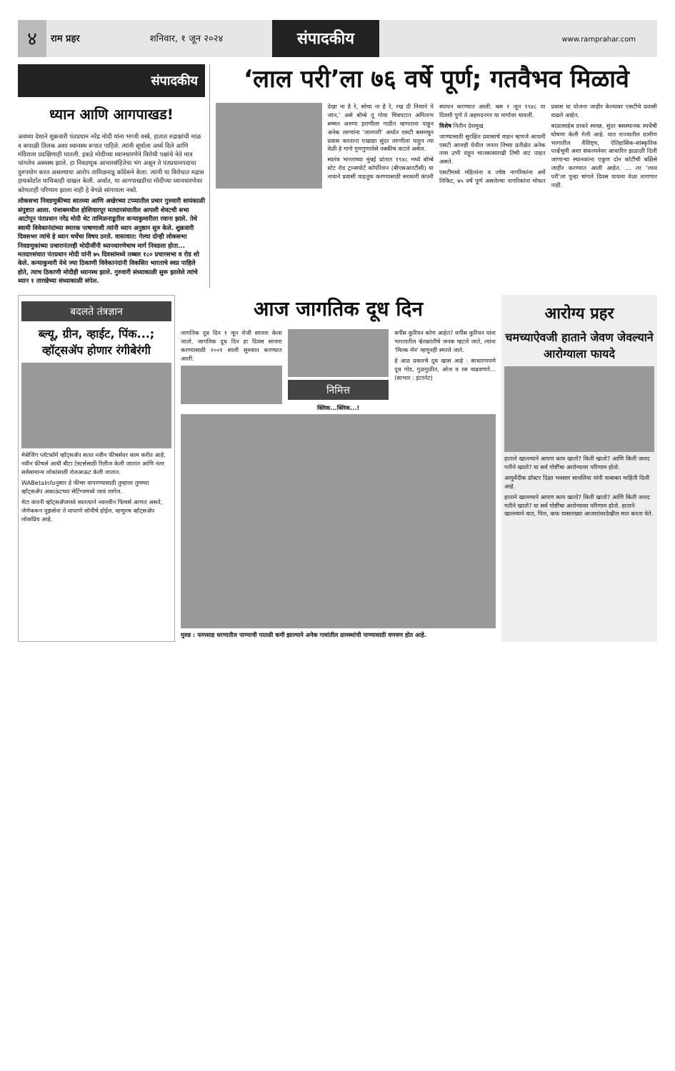४
राम प्रहर
शनिवार, १ जून २०२४
संपादकीय
www.ramprahar.com
संपादकीय
ध्यान आणि आगपाखड!
अवघ्या देशाने शुक्रवारी पंतप्रधान नरेंद्र मोदी यांना भगवी वस्त्रे, हातात रुद्राक्षांची माळ व कपाळी तिलक अशा ध्यानस्थ रूपात पाहिले. त्यांनी सूर्याला अर्घ्य दिले आणि मंदिराला प्रदक्षिणाही घातली. इकडे मोदींच्या ध्यानधारणेने विरोधी पक्षांचे नेते मात्र चांगलेच अस्वस्थ झाले. हा निवडणूक आचारसंहितेचा भंग असून ते पंतप्रधानपदाचा दुरुपयोग करत असल्याचा आरोप तामिळनाडू काँग्रेसने केला. त्यांनी या विरोधात मद्रास हायकोर्टात याचिकाही दाखल केली. अर्थात, या आगपाखडीचा मोदींच्या ध्यानधारणेवर कोणताही परिणाम झाला नाही हे वेगळे सांगायला नको.
लोकसभा निवडणुकीच्या सातव्या आणि अखेरच्या टप्प्यातील प्रचार गुरुवारी सायंकाळी संपुष्टात आला. पंजाबमधील होशियारपूर मतदारसंघातील आपली शेवटची सभा आटोपून पंतप्रधान नरेंद्र मोदी थेट तामिळनाडूतील कन्याकुमारीला रवाना झाले. तेथे स्वामी विवेकानंदांच्या स्मारक पाषाणाशी त्यांनी ध्यान अनुष्ठान सुरु केले. शुक्रवारी दिवसभर त्यांचे हे ध्यान चर्चेचा विषय ठरले. वास्तवात: गेल्या दोन्ही लोकसभा निवडणुकांच्या प्रचारानंतरही मोदीजींनी ध्यानधारणेचाच मार्ग निवडला होता... मतदारसंघात पंतप्रधान मोदी यांनी ७५ दिवसांमध्ये तब्बल १८० प्रचारसभा व रोड शो केले. कन्याकुमारी येथे ज्या ठिकाणी विवेकानंदांनी विकसित भारताचे स्वप्न पाहिले होते, त्याच ठिकाणी मोदीही ध्यानस्थ झाले. गुरुवारी संध्याकाळी सुरू झालेले त्यांचे ध्यान १ तारखेच्या संध्याकाळी संपेल.
‘लाल परी’ला ७६ वर्षे पूर्ण; गतवैभव मिळावे
देखा ना है रे, सोचा ना है रे, रख दी निशाने पे जान,’ असे बॉम्बे तू गोवा चित्रपटात अमिताभ बच्चन अरुणा इराणीला गाडीत म्हणताना पाहून अनेक तरुणांना ‘लालपरी’ अर्थात एसटी बसमधून प्रवास करताना एखाद्या सुंदर तरुणीला पाहून त्या वेळी हे गाणे गुणगुणावेसे नक्कीच वाटले असेल.
स्वतंत्र भारताच्या मुंबई प्रांतात १९४८ मध्ये बॉम्बे स्टेट रोड ट्रान्सपोर्ट कॉर्पोरेशन (बीएसआरटीसी) या नावाने प्रवासी वाहतूक करण्यासाठी सरकारी कंपनी स्थापन करण्यात आली. बस १ जून १९४८ या दिवशी पुणे ते अहमदनगर या मार्गावर धावली.
विशेष नितीन देशमुख
जाण्यासाठी सुरक्षित प्रवासाचे वाहन म्हणजे आपली एसटी आजही येथील जनता तिच्या प्रतीक्षेत अनेक तास उभी राहून चातकासारखी तिची वाट पाहत असते.
एसटीमध्ये महिलांना व ज्येष्ठ नागरिकांना अर्धे तिकिट, ७५ वर्षे पूर्ण असलेल्या नागरिकांना मोफत प्रवास या योजना जाहीर केल्यावर एसटीचे प्रवासी वाढले आहेत.
बाळासाहेब ठाकरे स्वच्छ, सुंदर बसस्थानक स्पर्धेची घोषणा केली गेली आहे. यात राज्यातील ग्रामीण भागातील वैशिष्ट्य, ऐतिहासिक-सांस्कृतिक पार्श्वभूमी अशा संकल्पनेवर आधारित झळाळी दिली जाणाऱ्या स्थानकांना एकूण दोन कोटींची बक्षिसे जाहीर करण्यात आली आहेत. ... तर ‘लाल परी’ला पुन्हा चांगले दिवस यायला वेळा लागणार नाही.
बदलते तंत्रज्ञान
ब्ल्यू, ग्रीन, व्हाईट, पिंक...; व्हॉट्सॲप होणार रंगीबेरंगी
मेसेजिंग प्लॅटफॉर्म व्हॉट्सॲप सतत नवीन फीचर्सवर काम करीत आहे. नवीन फीचर्स आधी बीटा टेस्टर्ससाठी रिलीज केली जातात आणि नंतर सर्वसामान्य लोकांसाठी रोलआऊट केली जातात.
WABetaInfoनुसार हे फीचर वापरण्यासाठी तुम्हाला तुमच्या व्हॉट्सॲप अकाऊंटच्या सेटिंग्जमध्ये जावं लागेल.
मेटा कंपनी व्हॉट्सॲपमध्ये सातत्याने नवनवीन फिचर्स आणत असते, जेणेकरून युझर्सना ते वापरणे सोयीचे होईल. म्हणूनच व्हॉट्सॲप लोकप्रिय आहे.
आज जागतिक दूध दिन
जागतिक दूध दिन १ जून रोजी साजरा केला जातो. जागतिक दूध दिन हा दिवस साजरा करण्यासाठी २००१ साली सुरुवात करण्यात आली.
निमित्त
वर्गीस कुरियन कोण आहेत? वर्गीस कुरियन यांना भारतातील श्वेतक्रांतीचे जनक म्हटले जाते, त्यांना 'मिल्क मॅन' म्हणूनही स्मरले जाते.
हे आठ प्रकारचे दूध खास आहे : साधारणपणे दूध गोड, गुळगुळीत, ओज व रस वाढवणारे... (साभार : इंटरनेट)
क्लिक...क्लिक...!
मुरुड : फणसाड धरणातील पाण्याची पातळी कमी झाल्याने अनेक गावांतील ग्रामस्थांची पाण्यासाठी वणवण होत आहे.
आरोग्य प्रहर
चमच्याऐवजी हाताने जेवण जेवल्याने आरोग्याला फायदे
हाताने खाल्ल्याने आपण काय खातो? किती खातो? आणि किती जलद गतीने खातो? या सर्व गोष्टींचा आरोग्यावर परिणाम होतो.
आयुर्वेदीक डॉक्टर दिक्षा भवसार सावलिया यांनी याबाबत माहिती दिली आहे.
हाताने खाल्ल्याने आपण काय खातो? किती खातो? आणि किती जलद गतीने खातो? या सर्व गोष्टींचा आरोग्यावर परिणाम होतो. हाताने खाल्ल्याने वात, पित्त, कफ यासारख्या आजारांवरदेखील मात करता येते.